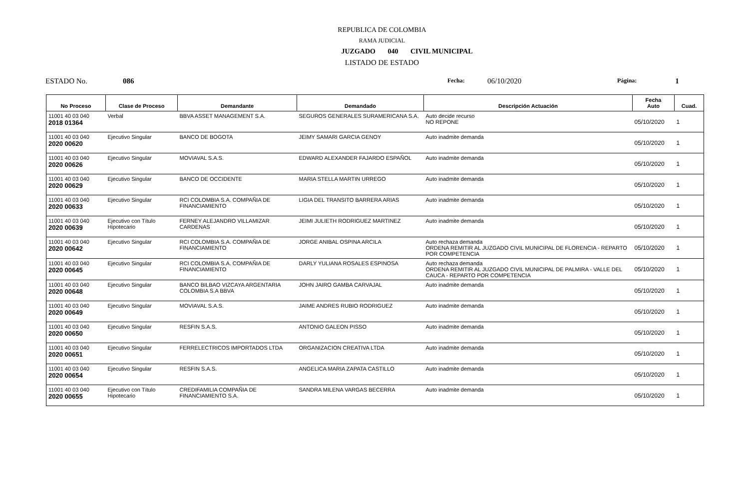REPUBLICA DE COLOMBIA
RAMA JUDICIAL
JUZGADO 040 CIVIL MUNICIPAL
LISTADO DE ESTADO
ESTADO No. 086 Fecha: 06/10/2020 Página: 1
| No Proceso | Clase de Proceso | Demandante | Demandado | Descripción Actuación | Fecha Auto | Cuad. |
| --- | --- | --- | --- | --- | --- | --- |
| 11001 40 03 040 2018 01364 | Verbal | BBVA ASSET MANAGEMENT S.A. | SEGUROS GENERALES SURAMERICANA S.A. | Auto decide recurso NO REPONE | 05/10/2020 | 1 |
| 11001 40 03 040 2020 00620 | Ejecutivo Singular | BANCO DE BOGOTA | JEIMY SAMARI GARCIA GENOY | Auto inadmite demanda | 05/10/2020 | 1 |
| 11001 40 03 040 2020 00626 | Ejecutivo Singular | MOVIAVAL S.A.S. | EDWARD ALEXANDER FAJARDO ESPAÑOL | Auto inadmite demanda | 05/10/2020 | 1 |
| 11001 40 03 040 2020 00629 | Ejecutivo Singular | BANCO DE OCCIDENTE | MARIA STELLA MARTIN URREGO | Auto inadmite demanda | 05/10/2020 | 1 |
| 11001 40 03 040 2020 00633 | Ejecutivo Singular | RCI COLOMBIA S.A. COMPAÑIA DE FINANCIAMIENTO | LIGIA DEL TRANSITO BARRERA ARIAS | Auto inadmite demanda | 05/10/2020 | 1 |
| 11001 40 03 040 2020 00639 | Ejecutivo con Título Hipotecario | FERNEY ALEJANDRO VILLAMIZAR CARDENAS | JEIMI JULIETH RODRIGUEZ MARTINEZ | Auto inadmite demanda | 05/10/2020 | 1 |
| 11001 40 03 040 2020 00642 | Ejecutivo Singular | RCI COLOMBIA S.A. COMPAÑIA DE FINANCIAMIENTO | JORGE ANIBAL OSPINA ARCILA | Auto rechaza demanda ORDENA REMITIR AL JUZGADO CIVIL MUNICIPAL DE FLORENCIA - REPARTO POR COMPETENCIA | 05/10/2020 | 1 |
| 11001 40 03 040 2020 00645 | Ejecutivo Singular | RCI COLOMBIA S.A. COMPAÑIA DE FINANCIAMIENTO | DARLY YULIANA ROSALES ESPINOSA | Auto rechaza demanda ORDENA REMITIR AL JUZGADO CIVIL MUNICIPAL DE PALMIRA - VALLE DEL CAUCA - REPARTO POR COMPETENCIA | 05/10/2020 | 1 |
| 11001 40 03 040 2020 00648 | Ejecutivo Singular | BANCO BILBAO VIZCAYA ARGENTARIA COLOMBIA S.A BBVA | JOHN JAIRO GAMBA CARVAJAL | Auto inadmite demanda | 05/10/2020 | 1 |
| 11001 40 03 040 2020 00649 | Ejecutivo Singular | MOVIAVAL S.A.S. | JAIME ANDRES RUBIO RODRIGUEZ | Auto inadmite demanda | 05/10/2020 | 1 |
| 11001 40 03 040 2020 00650 | Ejecutivo Singular | RESFIN S.A.S. | ANTONIO GALEON PISSO | Auto inadmite demanda | 05/10/2020 | 1 |
| 11001 40 03 040 2020 00651 | Ejecutivo Singular | FERRELECTRICOS IMPORTADOS LTDA | ORGANIZACION CREATIVA LTDA | Auto inadmite demanda | 05/10/2020 | 1 |
| 11001 40 03 040 2020 00654 | Ejecutivo Singular | RESFIN S.A.S. | ANGELICA MARIA ZAPATA CASTILLO | Auto inadmite demanda | 05/10/2020 | 1 |
| 11001 40 03 040 2020 00655 | Ejecutivo con Título Hipotecario | CREDIFAMILIA COMPAÑIA DE FINANCIAMIENTO S.A. | SANDRA MILENA VARGAS BECERRA | Auto inadmite demanda | 05/10/2020 | 1 |